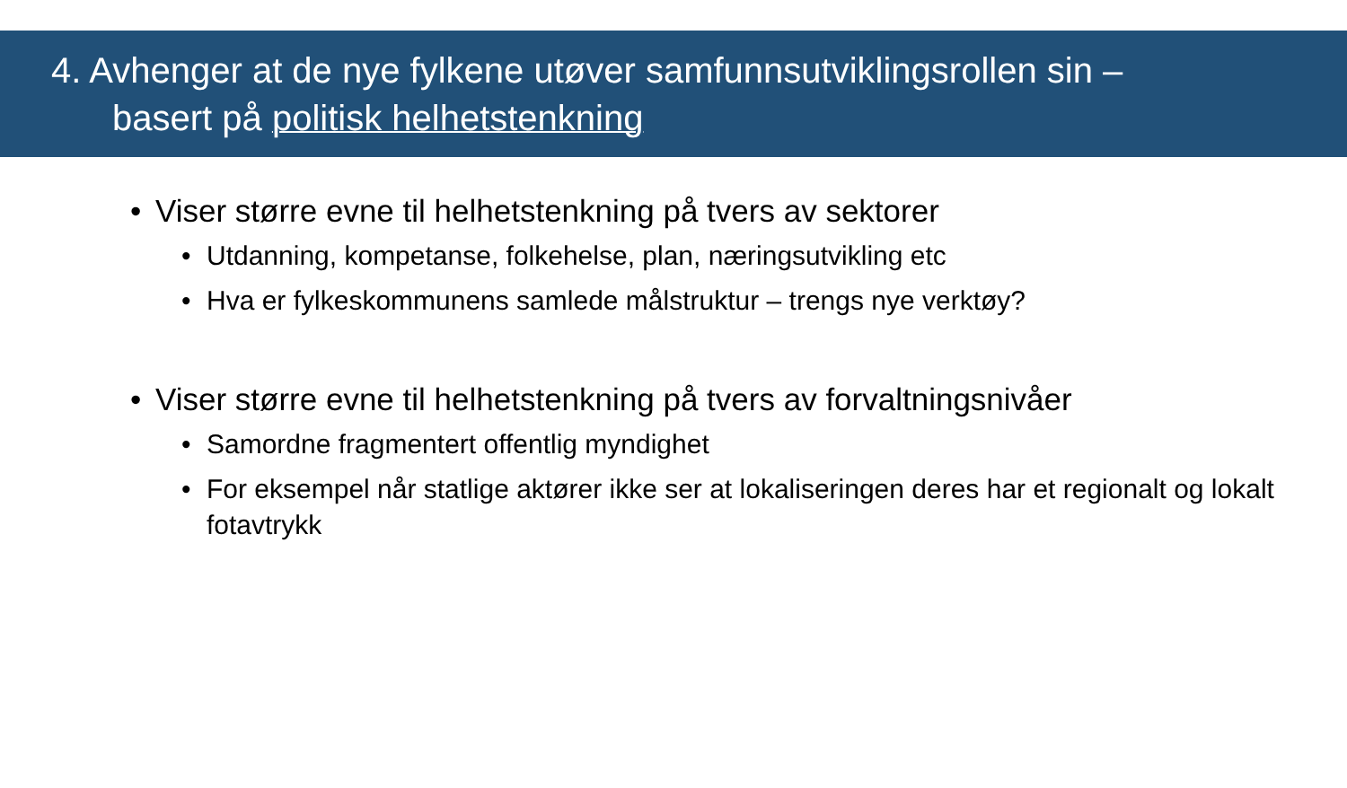4. Avhenger at de nye fylkene utøver samfunnsutviklingsrollen sin –
basert på politisk helhetstenkning
• Viser større evne til helhetstenkning på tvers av sektorer
• Utdanning, kompetanse, folkehelse, plan, næringsutvikling etc
• Hva er fylkeskommunens samlede målstruktur – trengs nye verktøy?
• Viser større evne til helhetstenkning på tvers av forvaltningsnivåer
• Samordne fragmentert offentlig myndighet
• For eksempel når statlige aktører ikke ser at lokaliseringen deres har et regionalt og lokalt fotavtrykk